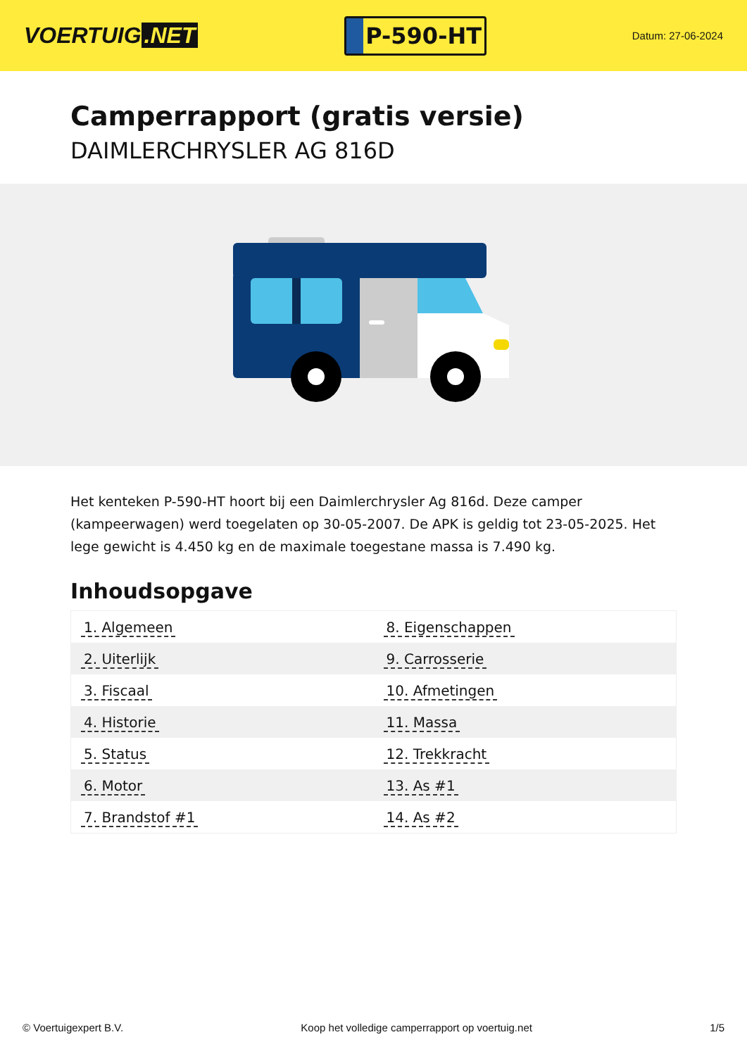VOERTUIG.NET
P-590-HT
Datum: 27-06-2024
Camperrapport (gratis versie)
DAIMLERCHRYSLER AG 816D
Het kenteken P-590-HT hoort bij een Daimlerchrysler Ag 816d. Deze camper (kampeerwagen) werd toegelaten op 30-05-2007. De APK is geldig tot 23-05-2025. Het lege gewicht is 4.450 kg en de maximale toegestane massa is 7.490 kg.
Inhoudsopgave
| 1. Algemeen | 8. Eigenschappen |
| 2. Uiterlijk | 9. Carrosserie |
| 3. Fiscaal | 10. Afmetingen |
| 4. Historie | 11. Massa |
| 5. Status | 12. Trekkracht |
| 6. Motor | 13. As #1 |
| 7. Brandstof #1 | 14. As #2 |
© Voertuigexpert B.V. Koop het volledige camperrapport op voertuig.net 1/5